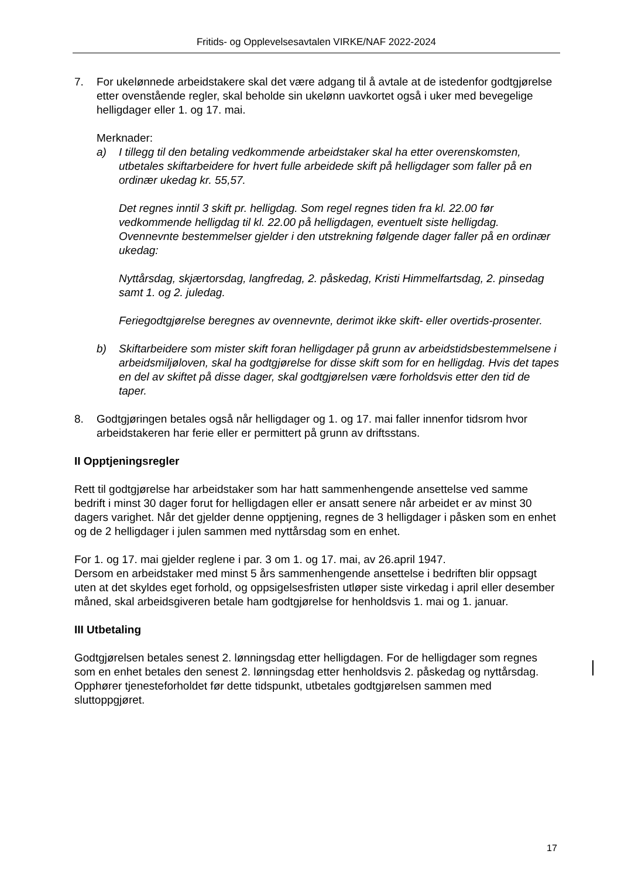Fritids- og Opplevelsesavtalen VIRKE/NAF 2022-2024
7. For ukelønnede arbeidstakere skal det være adgang til å avtale at de istedenfor godtgjørelse etter ovenstående regler, skal beholde sin ukelønn uavkortet også i uker med bevegelige helligdager eller 1. og 17. mai.
Merknader:
a) I tillegg til den betaling vedkommende arbeidstaker skal ha etter overenskomsten, utbetales skiftarbeidere for hvert fulle arbeidede skift på helligdager som faller på en ordinær ukedag kr. 55,57.
Det regnes inntil 3 skift pr. helligdag. Som regel regnes tiden fra kl. 22.00 før vedkommende helligdag til kl. 22.00 på helligdagen, eventuelt siste helligdag. Ovennevnte bestemmelser gjelder i den utstrekning følgende dager faller på en ordinær ukedag:
Nyttårsdag, skjærtorsdag, langfredag, 2. påskedag, Kristi Himmelfartsdag, 2. pinsedag samt 1. og 2. juledag.
Feriegodtgjørelse beregnes av ovennevnte, derimot ikke skift- eller overtids-prosenter.
b) Skiftarbeidere som mister skift foran helligdager på grunn av arbeidstidsbestemmelsene i arbeidsmiljøloven, skal ha godtgjørelse for disse skift som for en helligdag. Hvis det tapes en del av skiftet på disse dager, skal godtgjørelsen være forholdsvis etter den tid de taper.
8. Godtgjøringen betales også når helligdager og 1. og 17. mai faller innenfor tidsrom hvor arbeidstakeren har ferie eller er permittert på grunn av driftsstans.
II Opptjeningsregler
Rett til godtgjørelse har arbeidstaker som har hatt sammenhengende ansettelse ved samme bedrift i minst 30 dager forut for helligdagen eller er ansatt senere når arbeidet er av minst 30 dagers varighet. Når det gjelder denne opptjening, regnes de 3 helligdager i påsken som en enhet og de 2 helligdager i julen sammen med nyttårsdag som en enhet.
For 1. og 17. mai gjelder reglene i par. 3 om 1. og 17. mai, av 26.april 1947.
Dersom en arbeidstaker med minst 5 års sammenhengende ansettelse i bedriften blir oppsagt uten at det skyldes eget forhold, og oppsigelsesfristen utløper siste virkedag i april eller desember måned, skal arbeidsgiveren betale ham godtgjørelse for henholdsvis 1. mai og 1. januar.
III Utbetaling
Godtgjørelsen betales senest 2. lønningsdag etter helligdagen. For de helligdager som regnes som en enhet betales den senest 2. lønningsdag etter henholdsvis 2. påskedag og nyttårsdag. Opphører tjenesteforholdet før dette tidspunkt, utbetales godtgjørelsen sammen med sluttoppgjøret.
17